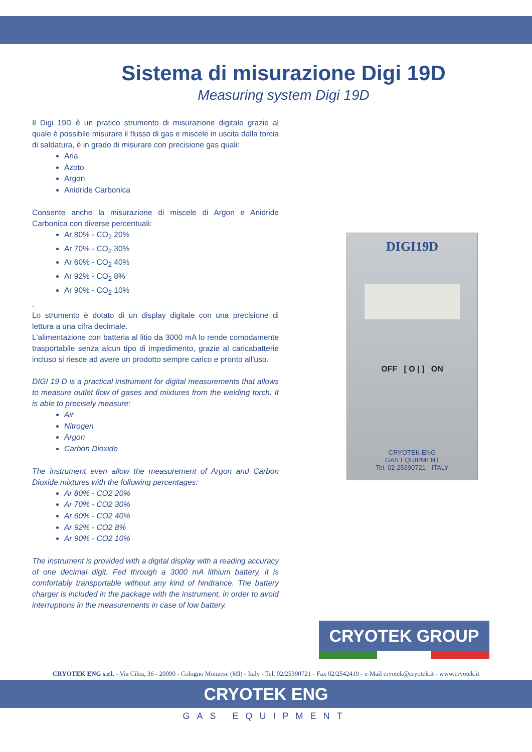Sistema di misurazione Digi 19D
Measuring system Digi 19D
Il Digi 19D è un pratico strumento di misurazione digitale grazie al quale è possibile misurare il flusso di gas e miscele in uscita dalla torcia di saldatura, è in grado di misurare con precisione gas quali:
Aria
Azoto
Argon
Anidride Carbonica
Consente anche la misurazione di miscele di Argon e Anidride Carbonica con diverse percentuali:
Ar 80% - CO<sub>2</sub> 20%
Ar 70% - CO<sub>2</sub> 30%
Ar 60% - CO<sub>2</sub> 40%
Ar 92% - CO<sub>2</sub> 8%
Ar 90% - CO<sub>2</sub> 10%
.
Lo strumento è dotato di un display digitale con una precisione di lettura a una cifra decimale.
L'alimentazione con batteria al litio da 3000 mA lo rende comodamente trasportabile senza alcun tipo di impedimento, grazie al caricabatterie incluso si riesce ad avere un prodotto sempre carico e pronto all'uso.
DIGI 19 D is a practical instrument for digital measurements that allows to measure outlet flow of gases and mixtures from the welding torch. It is able to precisely measure:
Air
Nitrogen
Argon
Carbon Dioxide
The instrument even allow the measurement of Argon and Carbon Dioxide mixtures with the following percentages:
Ar 80% - CO2 20%
Ar 70% - CO2 30%
Ar 60% - CO2 40%
Ar 92% - CO2 8%
Ar 90% - CO2 10%
The instrument is provided with a digital display with a reading accuracy of one decimal digit. Fed through a 3000 mA lithium battery, it is comfortably transportable without any kind of hindrance. The battery charger is included in the package with the instrument, in order to avoid interruptions in the measurements in case of low battery.
DIGI19D
OFF [ O | ] ON
CRYOTEK ENG
GAS EQUIPMENT
Tel. 02 25390721 - ITALY
CRYOTEK GROUP
CRYOTEK ENG s.r.l. - Via Cilea, 36 - 20090 - Cologno Monzese (MI) - Italy - Tel. 02/25390721 - Fax 02/2542419 - e-Mail cryotek@cryotek.it - www.cryotek.it
CRYOTEK ENG
GAS EQUIPMENT